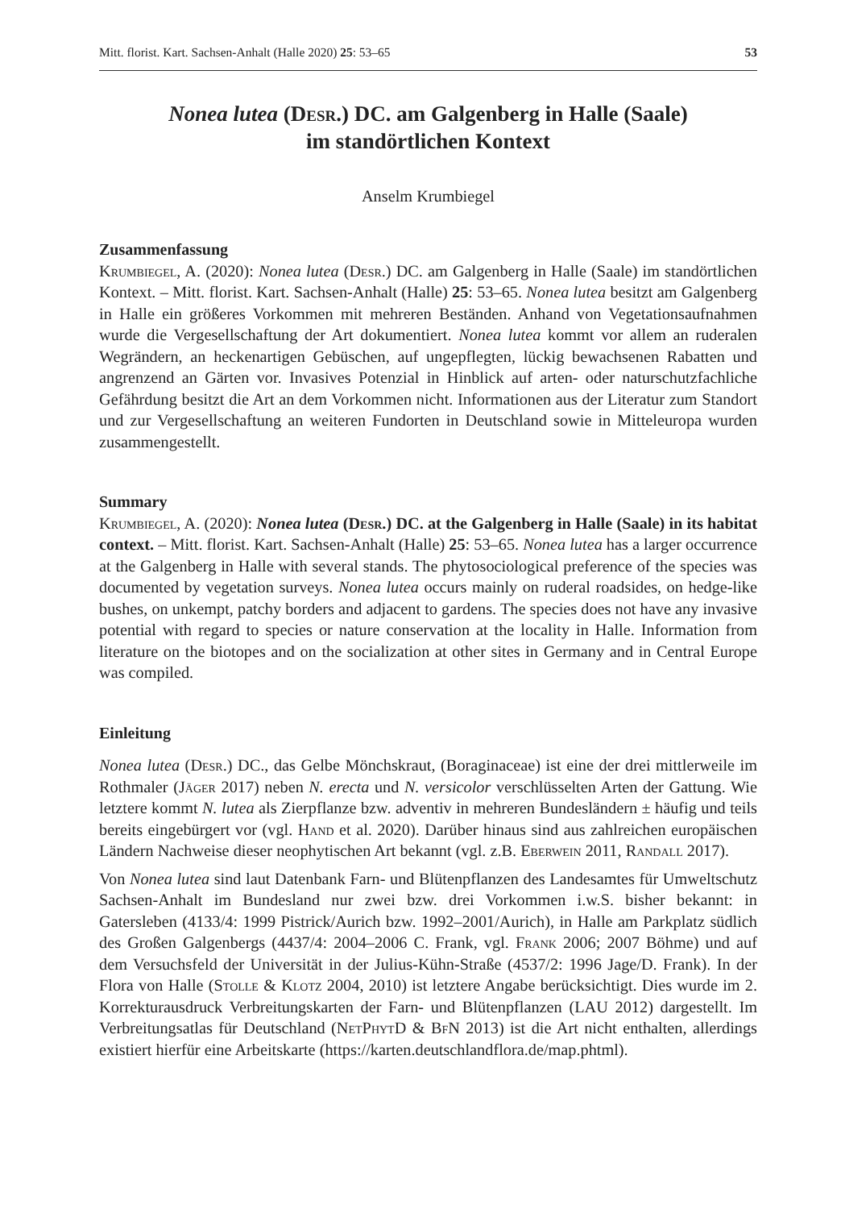Mitt. florist. Kart. Sachsen-Anhalt (Halle 2020) 25: 53–65 53
Nonea lutea (Desr.) DC. am Galgenberg in Halle (Saale)
im standörtlichen Kontext
Anselm Krumbiegel
Zusammenfassung
Krumbiegel, A. (2020): Nonea lutea (Desr.) DC. am Galgenberg in Halle (Saale) im standörtlichen Kontext. – Mitt. florist. Kart. Sachsen-Anhalt (Halle) 25: 53–65. Nonea lutea besitzt am Galgenberg in Halle ein größeres Vorkommen mit mehreren Beständen. Anhand von Vegetationsaufnahmen wurde die Vergesellschaftung der Art dokumentiert. Nonea lutea kommt vor allem an ruderalen Wegrändern, an heckenartigen Gebüschen, auf ungepflegten, lückig bewachsenen Rabatten und angrenzend an Gärten vor. Invasives Potenzial in Hinblick auf arten- oder naturschutzfachliche Gefährdung besitzt die Art an dem Vorkommen nicht. Informationen aus der Literatur zum Standort und zur Vergesellschaftung an weiteren Fundorten in Deutschland sowie in Mitteleuropa wurden zusammengestellt.
Summary
Krumbiegel, A. (2020): Nonea lutea (Desr.) DC. at the Galgenberg in Halle (Saale) in its habitat context. – Mitt. florist. Kart. Sachsen-Anhalt (Halle) 25: 53–65. Nonea lutea has a larger occurrence at the Galgenberg in Halle with several stands. The phytosociological preference of the species was documented by vegetation surveys. Nonea lutea occurs mainly on ruderal roadsides, on hedge-like bushes, on unkempt, patchy borders and adjacent to gardens. The species does not have any invasive potential with regard to species or nature conservation at the locality in Halle. Information from literature on the biotopes and on the socialization at other sites in Germany and in Central Europe was compiled.
Einleitung
Nonea lutea (Desr.) DC., das Gelbe Mönchskraut, (Boraginaceae) ist eine der drei mittlerweile im Rothmaler (Jäger 2017) neben N. erecta und N. versicolor verschlüsselten Arten der Gattung. Wie letztere kommt N. lutea als Zierpflanze bzw. adventiv in mehreren Bundesländern ± häufig und teils bereits eingebürgert vor (vgl. Hand et al. 2020). Darüber hinaus sind aus zahlreichen europäischen Ländern Nachweise dieser neophytischen Art bekannt (vgl. z.B. Eberwein 2011, Randall 2017).
Von Nonea lutea sind laut Datenbank Farn- und Blütenpflanzen des Landesamtes für Umweltschutz Sachsen-Anhalt im Bundesland nur zwei bzw. drei Vorkommen i.w.S. bisher bekannt: in Gatersleben (4133/4: 1999 Pistrick/Aurich bzw. 1992–2001/Aurich), in Halle am Parkplatz südlich des Großen Galgenbergs (4437/4: 2004–2006 C. Frank, vgl. Frank 2006; 2007 Böhme) und auf dem Versuchsfeld der Universität in der Julius-Kühn-Straße (4537/2: 1996 Jage/D. Frank). In der Flora von Halle (Stolle & Klotz 2004, 2010) ist letztere Angabe berücksichtigt. Dies wurde im 2. Korrekturausdruck Verbreitungskarten der Farn- und Blütenpflanzen (LAU 2012) dargestellt. Im Verbreitungsatlas für Deutschland (NetPhytD & BfN 2013) ist die Art nicht enthalten, allerdings existiert hierfür eine Arbeitskarte (https://karten.deutschlandflora.de/map.phtml).